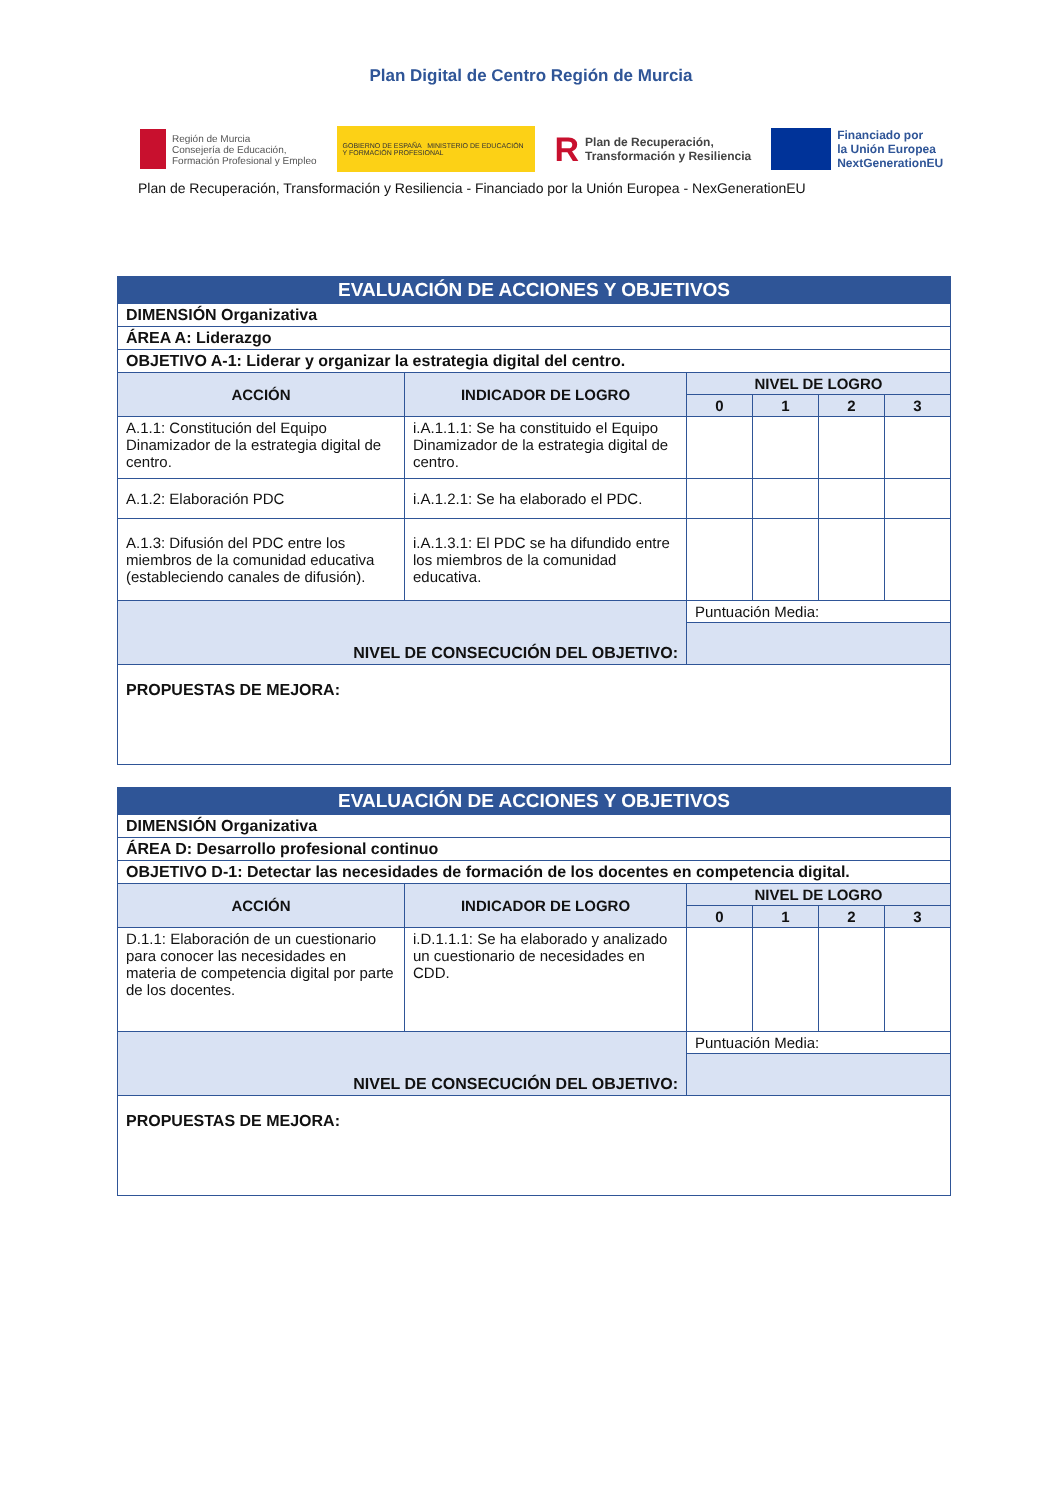Plan Digital de Centro Región de Murcia
Región de Murcia
Consejería de Educación,
Formación Profesional y Empleo
GOBIERNO DE ESPAÑA MINISTERIO DE EDUCACIÓN Y FORMACIÓN PROFESIONAL
R Plan de Recuperación,
Transformación y Resiliencia
Financiado por
la Unión Europea
NextGenerationEU
Plan de Recuperación, Transformación y Resiliencia - Financiado por la Unión Europea - NexGenerationEU
| EVALUACIÓN DE ACCIONES Y OBJETIVOS | | | | | |
| DIMENSIÓN Organizativa | | | | | |
| ÁREA A: Liderazgo | | | | | |
| OBJETIVO A-1: Liderar y organizar la estrategia digital del centro. | | | | | |
| ACCIÓN | INDICADOR DE LOGRO | NIVEL DE LOGRO | | | |
| | | 0 | 1 | 2 | 3 |
| A.1.1: Constitución del Equipo Dinamizador de la estrategia digital de centro. | i.A.1.1.1: Se ha constituido el Equipo Dinamizador de la estrategia digital de centro. | | | | |
| A.1.2: Elaboración PDC | i.A.1.2.1: Se ha elaborado el PDC. | | | | |
| A.1.3: Difusión del PDC entre los miembros de la comunidad educativa (estableciendo canales de difusión). | i.A.1.3.1: El PDC se ha difundido entre los miembros de la comunidad educativa. | | | | |
| NIVEL DE CONSECUCIÓN DEL OBJETIVO: | | Puntuación Media: | | | |
| PROPUESTAS DE MEJORA: | | | | | |
| EVALUACIÓN DE ACCIONES Y OBJETIVOS | | | | | |
| DIMENSIÓN Organizativa | | | | | |
| ÁREA D: Desarrollo profesional continuo | | | | | |
| OBJETIVO D-1: Detectar las necesidades de formación de los docentes en competencia digital. | | | | | |
| ACCIÓN | INDICADOR DE LOGRO | NIVEL DE LOGRO | | | |
| | | 0 | 1 | 2 | 3 |
| D.1.1: Elaboración de un cuestionario para conocer las necesidades en materia de competencia digital por parte de los docentes. | i.D.1.1.1: Se ha elaborado y analizado un cuestionario de necesidades en CDD. | | | | |
| NIVEL DE CONSECUCIÓN DEL OBJETIVO: | | Puntuación Media: | | | |
| PROPUESTAS DE MEJORA: | | | | | |